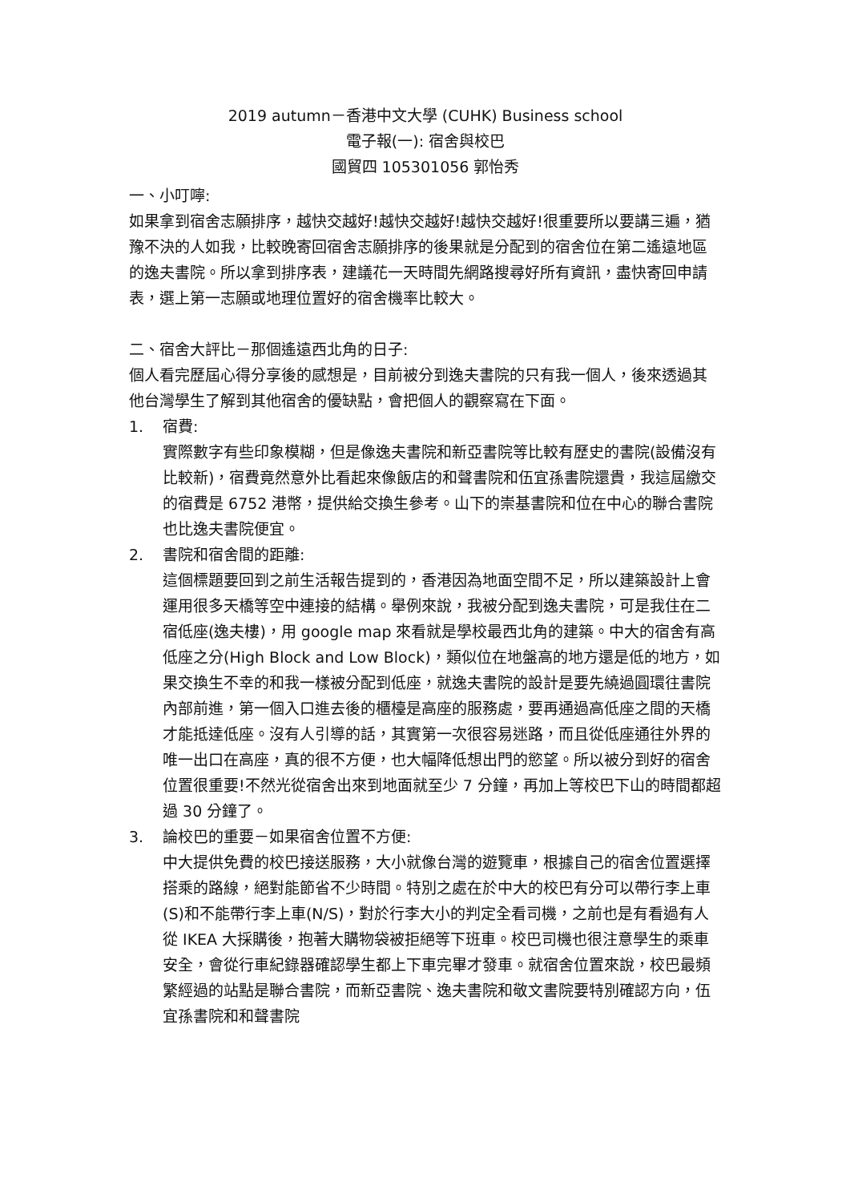2019 autumn－香港中文大學 (CUHK) Business school
電子報(一): 宿舍與校巴
國貿四 105301056 郭怡秀
一、小叮嚀:
如果拿到宿舍志願排序，越快交越好!越快交越好!越快交越好!很重要所以要講三遍，猶豫不決的人如我，比較晚寄回宿舍志願排序的後果就是分配到的宿舍位在第二遙遠地區的逸夫書院。所以拿到排序表，建議花一天時間先網路搜尋好所有資訊，盡快寄回申請表，選上第一志願或地理位置好的宿舍機率比較大。
二、宿舍大評比－那個遙遠西北角的日子:
個人看完歷屆心得分享後的感想是，目前被分到逸夫書院的只有我一個人，後來透過其他台灣學生了解到其他宿舍的優缺點，會把個人的觀察寫在下面。
1. 宿費:
實際數字有些印象模糊，但是像逸夫書院和新亞書院等比較有歷史的書院(設備沒有比較新)，宿費竟然意外比看起來像飯店的和聲書院和伍宜孫書院還貴，我這屆繳交的宿費是 6752 港幣，提供給交換生參考。山下的崇基書院和位在中心的聯合書院也比逸夫書院便宜。
2. 書院和宿舍間的距離:
這個標題要回到之前生活報告提到的，香港因為地面空間不足，所以建築設計上會運用很多天橋等空中連接的結構。舉例來說，我被分配到逸夫書院，可是我住在二宿低座(逸夫樓)，用 google map 來看就是學校最西北角的建築。中大的宿舍有高低座之分(High Block and Low Block)，類似位在地盤高的地方還是低的地方，如果交換生不幸的和我一樣被分配到低座，就逸夫書院的設計是要先繞過圓環往書院內部前進，第一個入口進去後的櫃檯是高座的服務處，要再通過高低座之間的天橋才能抵達低座。沒有人引導的話，其實第一次很容易迷路，而且從低座通往外界的唯一出口在高座，真的很不方便，也大幅降低想出門的慾望。所以被分到好的宿舍位置很重要!不然光從宿舍出來到地面就至少 7 分鐘，再加上等校巴下山的時間都超過 30 分鐘了。
3. 論校巴的重要－如果宿舍位置不方便:
中大提供免費的校巴接送服務，大小就像台灣的遊覽車，根據自己的宿舍位置選擇搭乘的路線，絕對能節省不少時間。特別之處在於中大的校巴有分可以帶行李上車(S)和不能帶行李上車(N/S)，對於行李大小的判定全看司機，之前也是有看過有人從 IKEA 大採購後，抱著大購物袋被拒絕等下班車。校巴司機也很注意學生的乘車安全，會從行車紀錄器確認學生都上下車完畢才發車。就宿舍位置來說，校巴最頻繁經過的站點是聯合書院，而新亞書院、逸夫書院和敬文書院要特別確認方向，伍宜孫書院和和聲書院